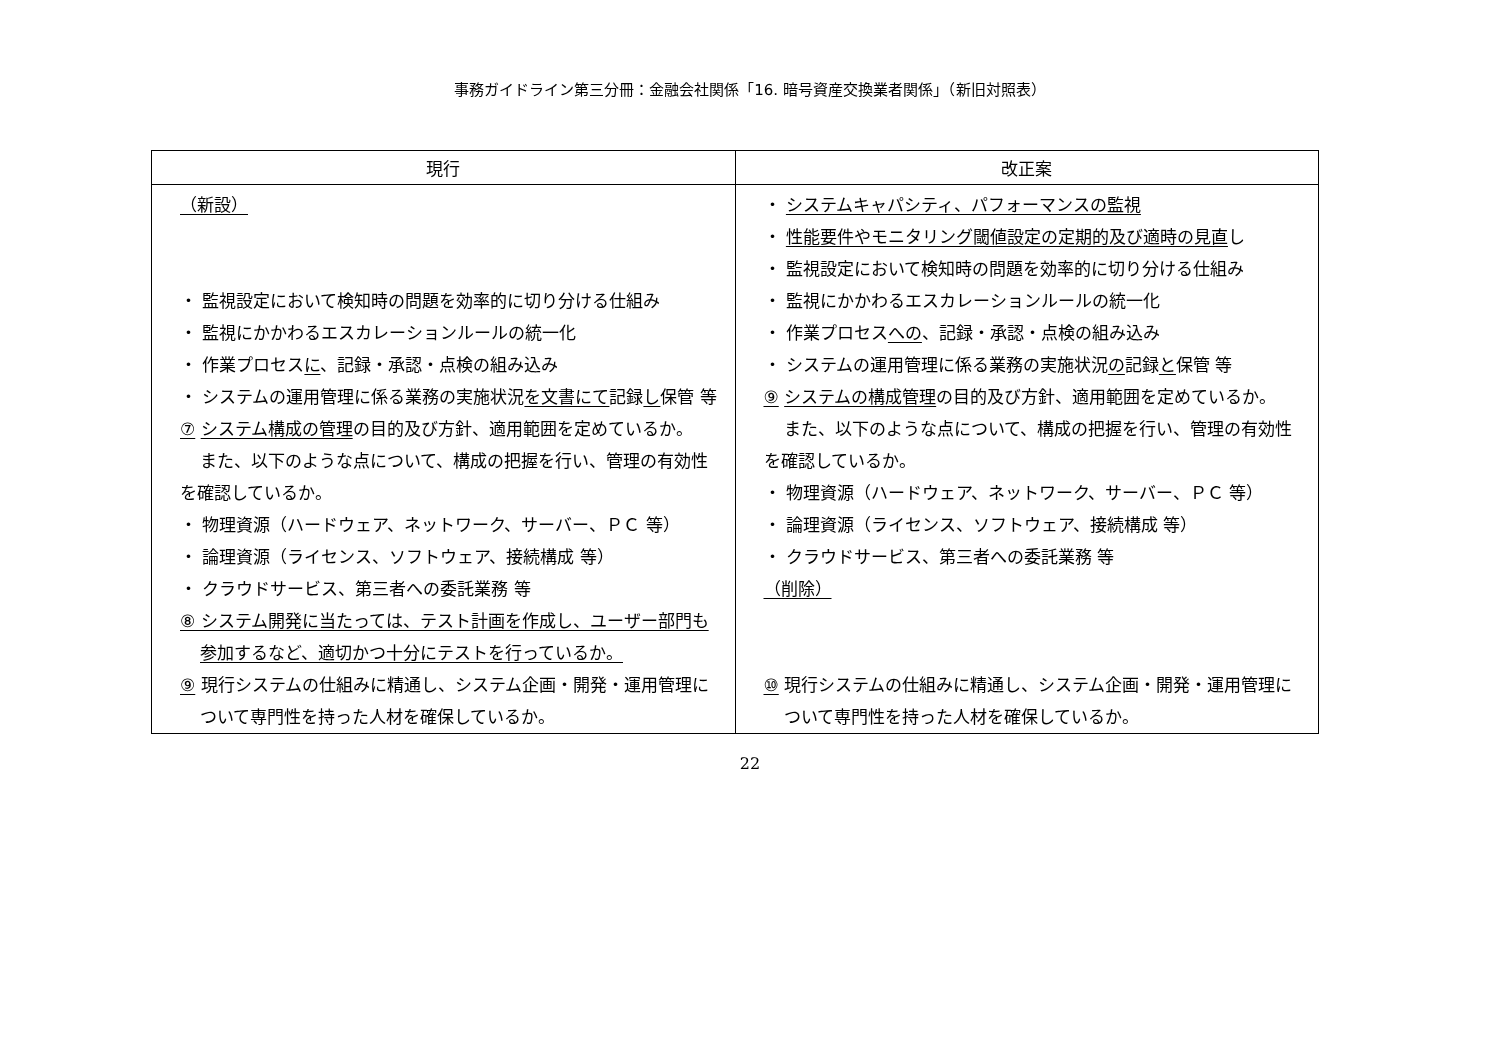事務ガイドライン第三分冊：金融会社関係「16. 暗号資産交換業者関係」（新旧対照表）
| 現行 | 改正案 |
| --- | --- |
| （新設） ・ 監視設定において検知時の問題を効率的に切り分ける仕組み ・ 監視にかかわるエスカレーションルールの統一化 ・ 作業プロセス に 、記録・承認・点検の組み込み ・ システムの運用管理に係る業務の実施状況 を文書にて 記録 し 保管 等 ⑦ システム構成の管理 の目的及び方針、適用範囲を定めているか。 また、以下のような点について、構成の把握を行い、管理の有効性を確認しているか。 ・ 物理資源（ハードウェア、ネットワーク、サーバー、ＰＣ 等） ・ 論理資源（ライセンス、ソフトウェア、接続構成 等） ・ クラウドサービス、第三者への委託業務 等 ⑧ システム開発に当たっては、テスト計画を作成し、ユーザー部門も参加するなど、適切かつ十分にテストを行っているか。 ⑨ 現行システムの仕組みに精通し、システム企画・開発・運用管理について専門性を持った人材を確保しているか。 | ・ システムキャパシティ、パフォーマンスの監視 ・ 性能要件やモニタリング閾値設定の定期的及び適時の見直 し ・ 監視設定において検知時の問題を効率的に切り分ける仕組み ・ 監視にかかわるエスカレーションルールの統一化 ・ 作業プロセス への 、記録・承認・点検の組み込み ・ システムの運用管理に係る業務の実施状況 の 記録 と 保管 等 ⑨ システムの構成管理 の目的及び方針、適用範囲を定めているか。 また、以下のような点について、構成の把握を行い、管理の有効性を確認しているか。 ・ 物理資源（ハードウェア、ネットワーク、サーバー、ＰＣ 等） ・ 論理資源（ライセンス、ソフトウェア、接続構成 等） ・ クラウドサービス、第三者への委託業務 等 （削除） ⑩ 現行システムの仕組みに精通し、システム企画・開発・運用管理について専門性を持った人材を確保しているか。 |
22